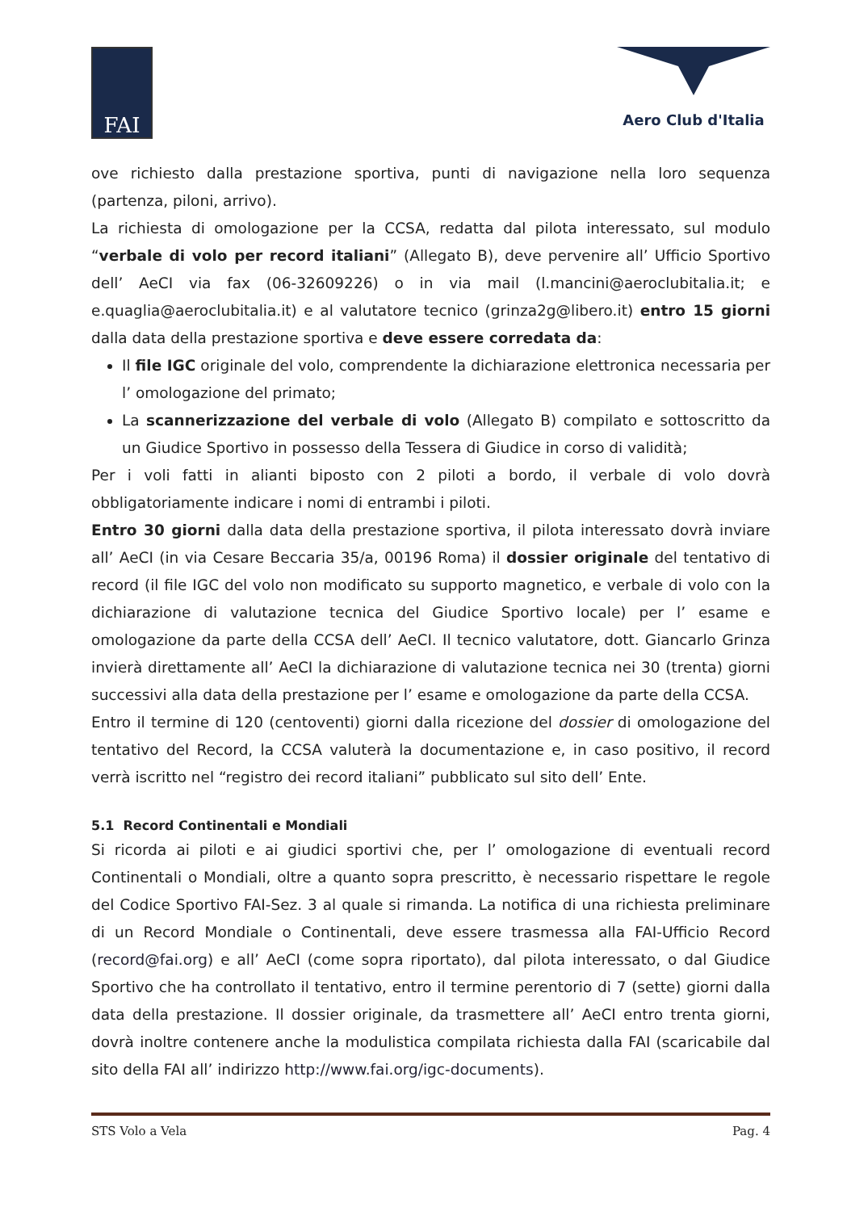FAI
Aero Club d'Italia
ove richiesto dalla prestazione sportiva, punti di navigazione nella loro sequenza (partenza, piloni, arrivo).
La richiesta di omologazione per la CCSA, redatta dal pilota interessato, sul modulo “verbale di volo per record italiani” (Allegato B), deve pervenire all’ Ufficio Sportivo dell’ AeCI via fax (06-32609226) o in via mail (l.mancini@aeroclubitalia.it; e e.quaglia@aeroclubitalia.it) e al valutatore tecnico (grinza2g@libero.it) entro 15 giorni dalla data della prestazione sportiva e deve essere corredata da:
Il file IGC originale del volo, comprendente la dichiarazione elettronica necessaria per l’ omologazione del primato;
La scannerizzazione del verbale di volo (Allegato B) compilato e sottoscritto da un Giudice Sportivo in possesso della Tessera di Giudice in corso di validità;
Per i voli fatti in alianti biposto con 2 piloti a bordo, il verbale di volo dovrà obbligatoriamente indicare i nomi di entrambi i piloti.
Entro 30 giorni dalla data della prestazione sportiva, il pilota interessato dovrà inviare all’ AeCI (in via Cesare Beccaria 35/a, 00196 Roma) il dossier originale del tentativo di record (il file IGC del volo non modificato su supporto magnetico, e verbale di volo con la dichiarazione di valutazione tecnica del Giudice Sportivo locale) per l’ esame e omologazione da parte della CCSA dell’ AeCI. Il tecnico valutatore, dott. Giancarlo Grinza invierà direttamente all’ AeCI la dichiarazione di valutazione tecnica nei 30 (trenta) giorni successivi alla data della prestazione per l’ esame e omologazione da parte della CCSA.
Entro il termine di 120 (centoventi) giorni dalla ricezione del dossier di omologazione del tentativo del Record, la CCSA valuterà la documentazione e, in caso positivo, il record verrà iscritto nel “registro dei record italiani” pubblicato sul sito dell’ Ente.
5.1 Record Continentali e Mondiali
Si ricorda ai piloti e ai giudici sportivi che, per l’ omologazione di eventuali record Continentali o Mondiali, oltre a quanto sopra prescritto, è necessario rispettare le regole del Codice Sportivo FAI-Sez. 3 al quale si rimanda. La notifica di una richiesta preliminare di un Record Mondiale o Continentali, deve essere trasmessa alla FAI-Ufficio Record (record@fai.org) e all’ AeCI (come sopra riportato), dal pilota interessato, o dal Giudice Sportivo che ha controllato il tentativo, entro il termine perentorio di 7 (sette) giorni dalla data della prestazione. Il dossier originale, da trasmettere all’ AeCI entro trenta giorni, dovrà inoltre contenere anche la modulistica compilata richiesta dalla FAI (scaricabile dal sito della FAI all’ indirizzo http://www.fai.org/igc-documents).
STS Volo a Vela Pag. 4